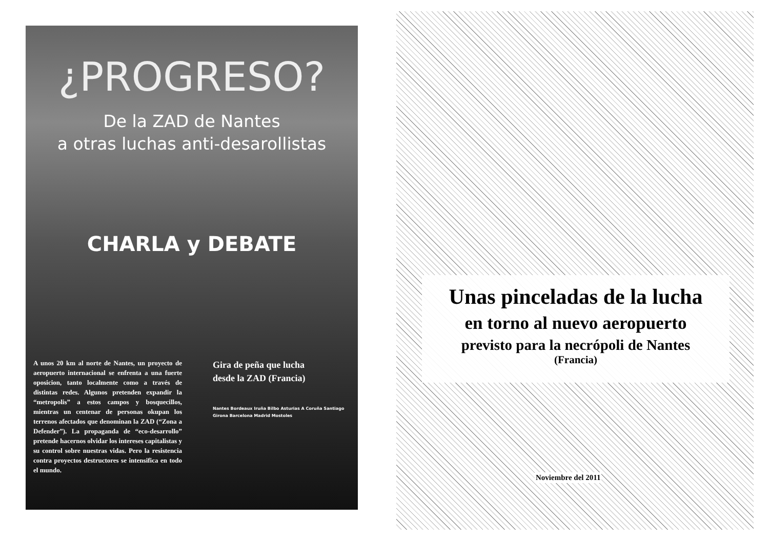¿PROGRESO?
De la ZAD de Nantes
a otras luchas anti-desarollistas
CHARLA y DEBATE
A unos 20 km al norte de Nantes, un proyecto de aeropuerto internacional se enfrenta a una fuerte oposicion, tanto localmente como a través de distintas redes. Algunos pretenden expandir la “metropolis” a estos campos y bosquecillos, mientras un centenar de personas okupan los terrenos afectados que denominan la ZAD (“Zona a Defender”). La propaganda de “eco-desarrollo” pretende hacernos olvidar los intereses capitalistas y su control sobre nuestras vidas. Pero la resistencia contra proyectos destructores se intensifica en todo el mundo.
Gira de peña que lucha
desde la ZAD (Francia)
Nantes Bordeaux Iruña Bilbo Asturias A Coruña Santiago Girona Barcelona Madrid Mostoles
Unas pinceladas de la lucha
en torno al nuevo aeropuerto
previsto para la necrópoli de Nantes
(Francia)
Noviembre del 2011